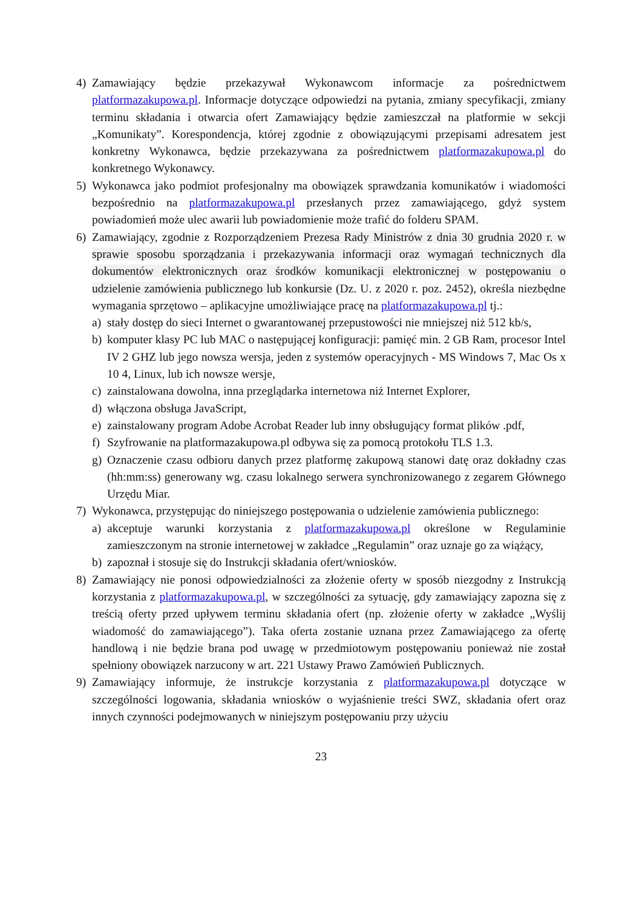4) Zamawiający będzie przekazywał Wykonawcom informacje za pośrednictwem platformazakupowa.pl. Informacje dotyczące odpowiedzi na pytania, zmiany specyfikacji, zmiany terminu składania i otwarcia ofert Zamawiający będzie zamieszczał na platformie w sekcji „Komunikaty”. Korespondencja, której zgodnie z obowiązującymi przepisami adresatem jest konkretny Wykonawca, będzie przekazywana za pośrednictwem platformazakupowa.pl do konkretnego Wykonawcy.
5) Wykonawca jako podmiot profesjonalny ma obowiązek sprawdzania komunikatów i wiadomości bezpośrednio na platformazakupowa.pl przesłanych przez zamawiającego, gdyż system powiadomień może ulec awarii lub powiadomienie może trafić do folderu SPAM.
6) Zamawiający, zgodnie z Rozporządzeniem Prezesa Rady Ministrów z dnia 30 grudnia 2020 r. w sprawie sposobu sporządzania i przekazywania informacji oraz wymagań technicznych dla dokumentów elektronicznych oraz środków komunikacji elektronicznej w postępowaniu o udzielenie zamówienia publicznego lub konkursie (Dz. U. z 2020 r. poz. 2452), określa niezbędne wymagania sprzętowo – aplikacyjne umożliwiające pracę na platformazakupowa.pl tj.:
a) stały dostęp do sieci Internet o gwarantowanej przepustowości nie mniejszej niż 512 kb/s,
b) komputer klasy PC lub MAC o następującej konfiguracji: pamięć min. 2 GB Ram, procesor Intel IV 2 GHZ lub jego nowsza wersja, jeden z systemów operacyjnych - MS Windows 7, Mac Os x 10 4, Linux, lub ich nowsze wersje,
c) zainstalowana dowolna, inna przeglądarka internetowa niż Internet Explorer,
d) włączona obsługa JavaScript,
e) zainstalowany program Adobe Acrobat Reader lub inny obsługujący format plików .pdf,
f) Szyfrowanie na platformazakupowa.pl odbywa się za pomocą protokołu TLS 1.3.
g) Oznaczenie czasu odbioru danych przez platformę zakupową stanowi datę oraz dokładny czas (hh:mm:ss) generowany wg. czasu lokalnego serwera synchronizowanego z zegarem Głównego Urzędu Miar.
7) Wykonawca, przystępując do niniejszego postępowania o udzielenie zamówienia publicznego:
a) akceptuje warunki korzystania z platformazakupowa.pl określone w Regulaminie zamieszczonym na stronie internetowej w zakładce „Regulamin” oraz uznaje go za wiążący,
b) zapoznał i stosuje się do Instrukcji składania ofert/wniosków.
8) Zamawiający nie ponosi odpowiedzialności za złożenie oferty w sposób niezgodny z Instrukcją korzystania z platformazakupowa.pl, w szczególności za sytuację, gdy zamawiający zapozna się z treścią oferty przed upływem terminu składania ofert (np. złożenie oferty w zakładce „Wyślij wiadomość do zamawiającego”). Taka oferta zostanie uznana przez Zamawiającego za ofertę handlową i nie będzie brana pod uwagę w przedmiotowym postępowaniu ponieważ nie został spełniony obowiązek narzucony w art. 221 Ustawy Prawo Zamówień Publicznych.
9) Zamawiający informuje, że instrukcje korzystania z platformazakupowa.pl dotyczące w szczególności logowania, składania wniosków o wyjaśnienie treści SWZ, składania ofert oraz innych czynności podejmowanych w niniejszym postępowaniu przy użyciu
23